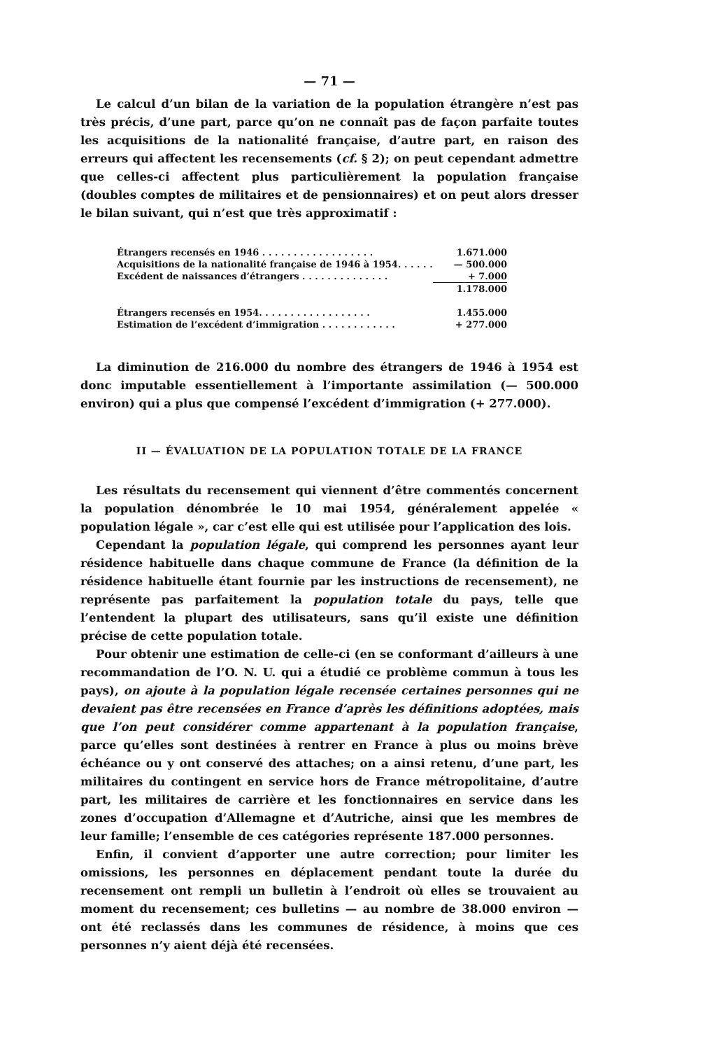— 71 —
Le calcul d’un bilan de la variation de la population étrangère n’est pas très précis, d’une part, parce qu’on ne connaît pas de façon parfaite toutes les acquisitions de la nationalité française, d’autre part, en raison des erreurs qui affectent les recensements (cf. § 2); on peut cependant admettre que celles-ci affectent plus particulièrement la population française (doubles comptes de militaires et de pensionnaires) et on peut alors dresser le bilan suivant, qui n’est que très approximatif :
| Étrangers recensés en 1946 . . . . . . . . . . . . . . . . . . | 1.671.000 |
| Acquisitions de la nationalité française de 1946 à 1954. . . . . . | — 500.000 |
| Excédent de naissances d’étrangers . . . . . . . . . . . . . . | + 7.000 |
| | 1.178.000 |
| Étrangers recensés en 1954. . . . . . . . . . . . . . . . . . | 1.455.000 |
| Estimation de l’excédent d’immigration . . . . . . . . . . . . | + 277.000 |
La diminution de 216.000 du nombre des étrangers de 1946 à 1954 est donc imputable essentiellement à l’importante assimilation (— 500.000 environ) qui a plus que compensé l’excédent d’immigration (+ 277.000).
II — ÉVALUATION DE LA POPULATION TOTALE DE LA FRANCE
Les résultats du recensement qui viennent d’être commentés concernent la population dénombrée le 10 mai 1954, généralement appelée « population légale », car c’est elle qui est utilisée pour l’application des lois.
Cependant la population légale, qui comprend les personnes ayant leur résidence habituelle dans chaque commune de France (la définition de la résidence habituelle étant fournie par les instructions de recensement), ne représente pas parfaitement la population totale du pays, telle que l’entendent la plupart des utilisateurs, sans qu’il existe une définition précise de cette population totale.
Pour obtenir une estimation de celle-ci (en se conformant d’ailleurs à une recommandation de l’O. N. U. qui a étudié ce problème commun à tous les pays), on ajoute à la population légale recensée certaines personnes qui ne devaient pas être recensées en France d’après les définitions adoptées, mais que l’on peut considérer comme appartenant à la population française, parce qu’elles sont destinées à rentrer en France à plus ou moins brève échéance ou y ont conservé des attaches; on a ainsi retenu, d’une part, les militaires du contingent en service hors de France métropolitaine, d’autre part, les militaires de carrière et les fonctionnaires en service dans les zones d’occupation d’Allemagne et d’Autriche, ainsi que les membres de leur famille; l’ensemble de ces catégories représente 187.000 personnes.
Enfin, il convient d’apporter une autre correction; pour limiter les omissions, les personnes en déplacement pendant toute la durée du recensement ont rempli un bulletin à l’endroit où elles se trouvaient au moment du recensement; ces bulletins — au nombre de 38.000 environ — ont été reclassés dans les communes de résidence, à moins que ces personnes n’y aient déjà été recensées.